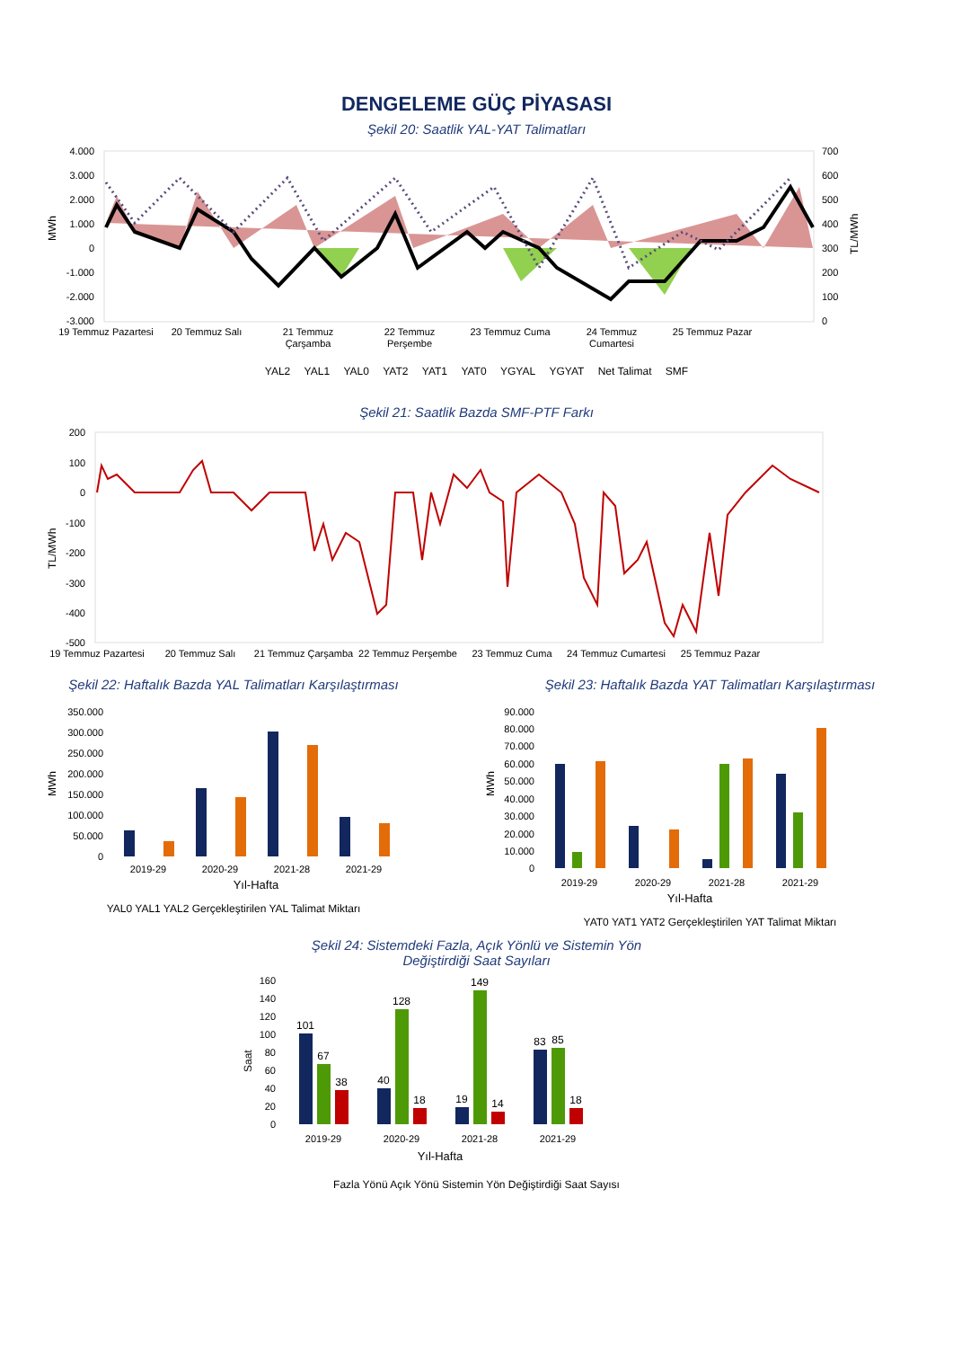DENGELEME GÜÇ PİYASASI
Şekil 20: Saatlik YAL-YAT Talimatları
4.000
3.000
2.000
1.000
0
-1.000
-2.000
-3.000
700
600
500
400
300
200
100
0
MWh
TL/MWh
19 Temmuz Pazartesi
20 Temmuz Salı
21 Temmuz
Çarşamba
22 Temmuz
Perşembe
23 Temmuz Cuma
24 Temmuz
Cumartesi
25 Temmuz Pazar
YAL2 YAL1 YAL0 YAT2 YAT1 YAT0 YGYAL YGYAT Net Talimat SMF
Şekil 21: Saatlik Bazda SMF-PTF Farkı
200
100
0
-100
-200
-300
-400
-500
TL/MWh
19 Temmuz Pazartesi
20 Temmuz Salı
21 Temmuz Çarşamba
22 Temmuz Perşembe
23 Temmuz Cuma
24 Temmuz Cumartesi
25 Temmuz Pazar
Şekil 22: Haftalık Bazda YAL Talimatları Karşılaştırması
350.000
300.000
250.000
200.000
150.000
100.000
50.000
0
MWh
2019-29
2020-29
2021-28
2021-29
Yıl-Hafta
YAL0 YAL1 YAL2 Gerçekleştirilen YAL Talimat Miktarı
Şekil 23: Haftalık Bazda YAT Talimatları Karşılaştırması
90.000
80.000
70.000
60.000
50.000
40.000
30.000
20.000
10.000
0
MWh
2019-29
2020-29
2021-28
2021-29
Yıl-Hafta
YAT0 YAT1 YAT2 Gerçekleştirilen YAT Talimat Miktarı
Şekil 24: Sistemdeki Fazla, Açık Yönlü ve Sistemin Yön
Değiştirdiği Saat Sayıları
160
140
120
100
80
60
40
20
0
Saat
101
67
38
40
18
128
19
149
14
83
85
18
2019-29
2020-29
2021-28
2021-29
Yıl-Hafta
Fazla Yönü Açık Yönü Sistemin Yön Değiştirdiği Saat Sayısı